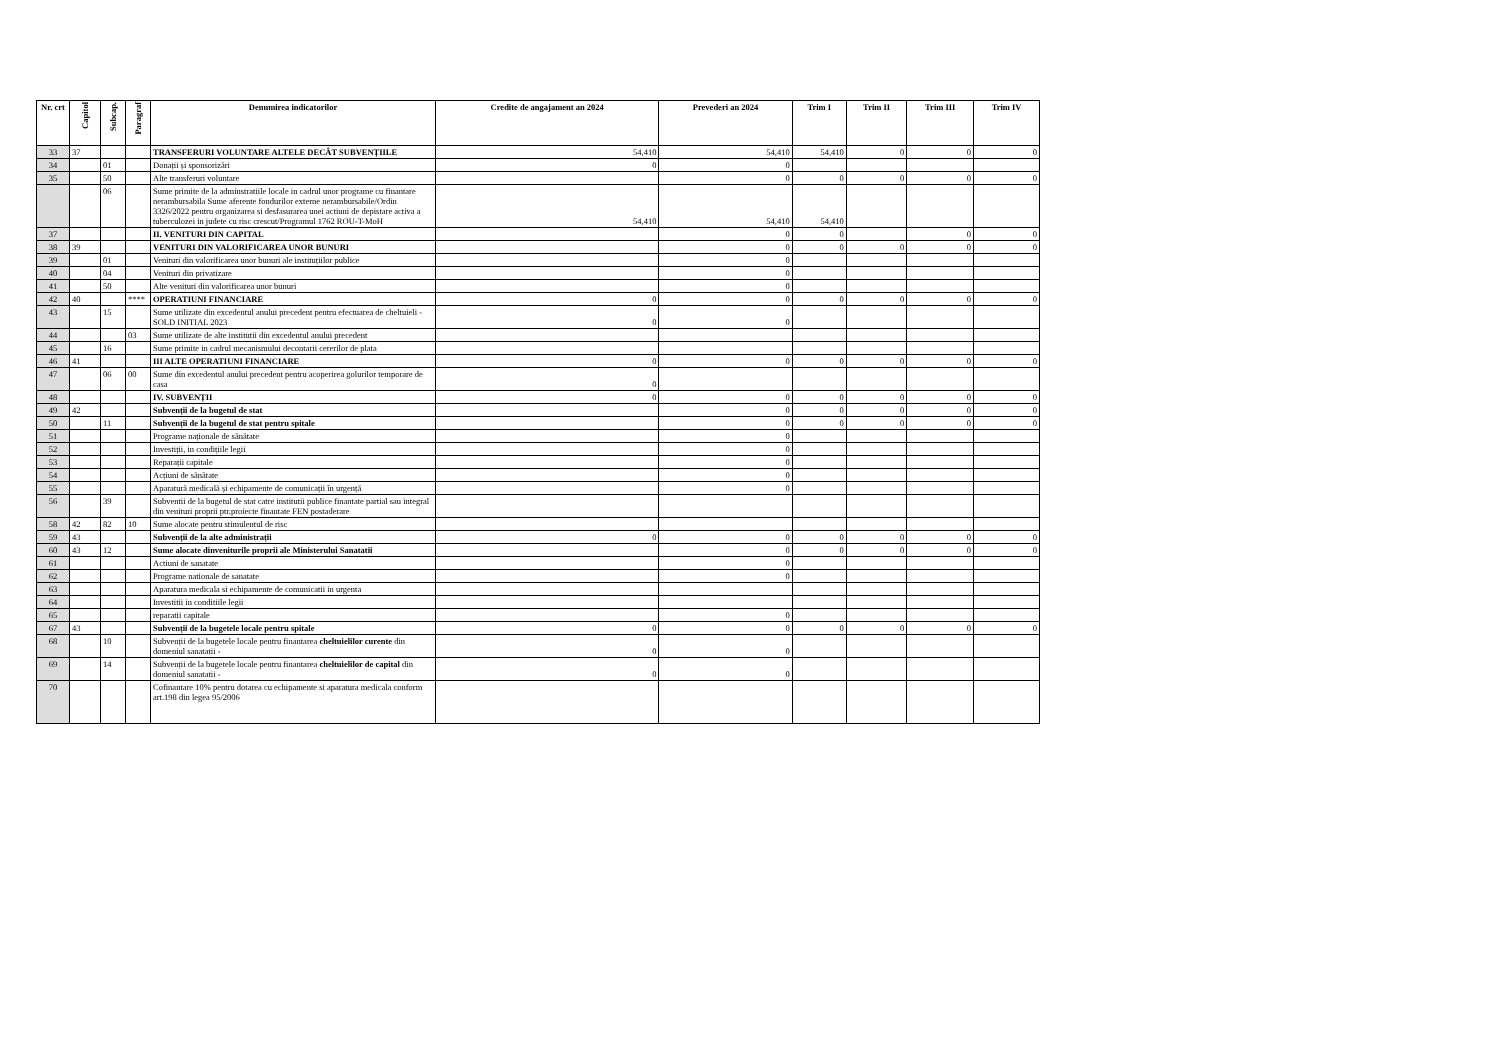| Nr. crt | Capitol | Subcap. | Paragraf | Denumirea indicatorilor | Credite de angajament an 2024 | Prevederi an 2024 | Trim I | Trim II | Trim III | Trim IV |
| --- | --- | --- | --- | --- | --- | --- | --- | --- | --- | --- |
| 33 | 37 | | | TRANSFERURI VOLUNTARE ALTELE DECÂT SUBVENȚIILE | 54,410 | 54,410 | 54,410 | 0 | 0 | 0 |
| 34 | | 01 | | Donații și sponsorizări | 0 | 0 | | | | |
| 35 | | 50 | | Alte transferuri voluntare | | 0 | 0 | 0 | 0 | 0 |
| | | 06 | | Sume primite de la adminstratiile locale in cadrul unor programe cu finantare nerambursabila Sume aferente fondurilor externe nerambursabile/Ordin 3326/2022 pentru organizarea si desfasurarea unei actiuni de depistare activa a tuberculozei in judete cu risc crescut/Programul 1762 ROU-T-MoH | 54,410 | 54,410 | 54,410 | | | |
| 37 | | | | II. VENITURI DIN CAPITAL | | 0 | 0 | | 0 | 0 |
| 38 | 39 | | | VENITURI DIN VALORIFICAREA UNOR BUNURI | | 0 | 0 | 0 | 0 | 0 |
| 39 | | 01 | | Venituri din valorificarea unor bunuri ale instituțiilor publice | | 0 | | | | |
| 40 | | 04 | | Venituri din privatizare | | 0 | | | | |
| 41 | | 50 | | Alte venituri din valorificarea unor bunuri | | 0 | | | | |
| 42 | 40 | | **** | OPERATIUNI FINANCIARE | 0 | 0 | 0 | 0 | 0 | 0 |
| 43 | | 15 | | Sume utilizate din excedentul anului precedent pentru efectuarea de cheltuieli - SOLD INITIAL 2023 | 0 | 0 | | | | |
| 44 | | | 03 | Sume utilizate de alte institutii din excedentul anului precedent | | | | | | |
| 45 | | 16 | | Sume primite in cadrul mecanismului decontarii cererilor de plata | | | | | | |
| 46 | 41 | | | III ALTE OPERATIUNI FINANCIARE | 0 | 0 | 0 | 0 | 0 | 0 |
| 47 | | 06 | 00 | Sume din excedentul anului precedent pentru acoperirea golurilor temporare de casa | 0 | | | | | |
| 48 | | | | IV. SUBVENȚII | 0 | 0 | 0 | 0 | 0 | 0 |
| 49 | 42 | | | Subvenții de la bugetul de stat | | 0 | 0 | 0 | 0 | 0 |
| 50 | | 11 | | Subvenții de la bugetul de stat pentru spitale | | 0 | 0 | 0 | 0 | 0 |
| 51 | | | | Programe naționale de sănătate | | 0 | | | | |
| 52 | | | | Investiții, in condițiile legii | | 0 | | | | |
| 53 | | | | Reparații capitale | | 0 | | | | |
| 54 | | | | Acțiuni de sănătate | | 0 | | | | |
| 55 | | | | Aparatură medicală și echipamente de comunicații în urgență | | 0 | | | | |
| 56 | | 39 | | Subventii de la bugetul de stat catre institutii publice finantate partial sau integral din venituri proprii ptr.proiecte finantate FEN postaderare | | | | | | |
| 58 | 42 | 82 | 10 | Sume alocate pentru stimulentul de risc | | | | | | |
| 59 | 43 | | | Subvenții de la alte administrații | 0 | 0 | 0 | 0 | 0 | 0 |
| 60 | 43 | 12 | | Sume alocate dinveniturile proprii ale Ministerului Sanatatii | | 0 | 0 | 0 | 0 | 0 |
| 61 | | | | Actiuni de sanatate | | 0 | | | | |
| 62 | | | | Programe nationale de sanatate | | 0 | | | | |
| 63 | | | | Aparatura medicala si echipamente de comunicatii in urgenta | | | | | | |
| 64 | | | | Investitii in conditiile legii | | | | | | |
| 65 | | | | reparatii capitale | | 0 | | | | |
| 67 | 43 | | | Subvenții de la bugetele locale pentru spitale | 0 | 0 | 0 | 0 | 0 | 0 |
| 68 | | 10 | | Subvenții de la bugetele locale pentru finantarea cheltuielilor curente din domeniul sanatatii - | 0 | 0 | | | | |
| 69 | | 14 | | Subvenții de la bugetele locale pentru finantarea cheltuielilor de capital din domeniul sanatatii - | 0 | 0 | | | | |
| 70 | | | | Cofinantare 10% pentru dotarea cu echipamente si aparatura medicala conform art.198 din legea 95/2006 | | | | | | |